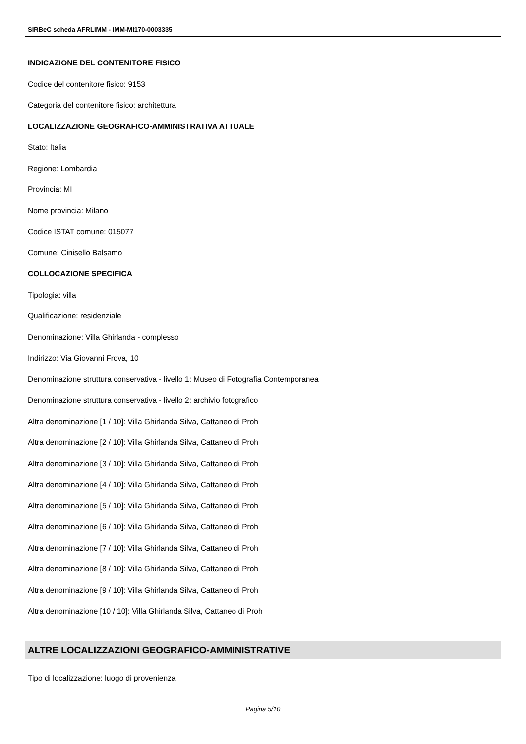SIRBeC scheda AFRLIMM - IMM-MI170-0003335
INDICAZIONE DEL CONTENITORE FISICO
Codice del contenitore fisico: 9153
Categoria del contenitore fisico: architettura
LOCALIZZAZIONE GEOGRAFICO-AMMINISTRATIVA ATTUALE
Stato: Italia
Regione: Lombardia
Provincia: MI
Nome provincia: Milano
Codice ISTAT comune: 015077
Comune: Cinisello Balsamo
COLLOCAZIONE SPECIFICA
Tipologia: villa
Qualificazione: residenziale
Denominazione: Villa Ghirlanda - complesso
Indirizzo: Via Giovanni Frova, 10
Denominazione struttura conservativa - livello 1: Museo di Fotografia Contemporanea
Denominazione struttura conservativa - livello 2: archivio fotografico
Altra denominazione [1 / 10]: Villa Ghirlanda Silva, Cattaneo di Proh
Altra denominazione [2 / 10]: Villa Ghirlanda Silva, Cattaneo di Proh
Altra denominazione [3 / 10]: Villa Ghirlanda Silva, Cattaneo di Proh
Altra denominazione [4 / 10]: Villa Ghirlanda Silva, Cattaneo di Proh
Altra denominazione [5 / 10]: Villa Ghirlanda Silva, Cattaneo di Proh
Altra denominazione [6 / 10]: Villa Ghirlanda Silva, Cattaneo di Proh
Altra denominazione [7 / 10]: Villa Ghirlanda Silva, Cattaneo di Proh
Altra denominazione [8 / 10]: Villa Ghirlanda Silva, Cattaneo di Proh
Altra denominazione [9 / 10]: Villa Ghirlanda Silva, Cattaneo di Proh
Altra denominazione [10 / 10]: Villa Ghirlanda Silva, Cattaneo di Proh
ALTRE LOCALIZZAZIONI GEOGRAFICO-AMMINISTRATIVE
Tipo di localizzazione: luogo di provenienza
Pagina 5/10